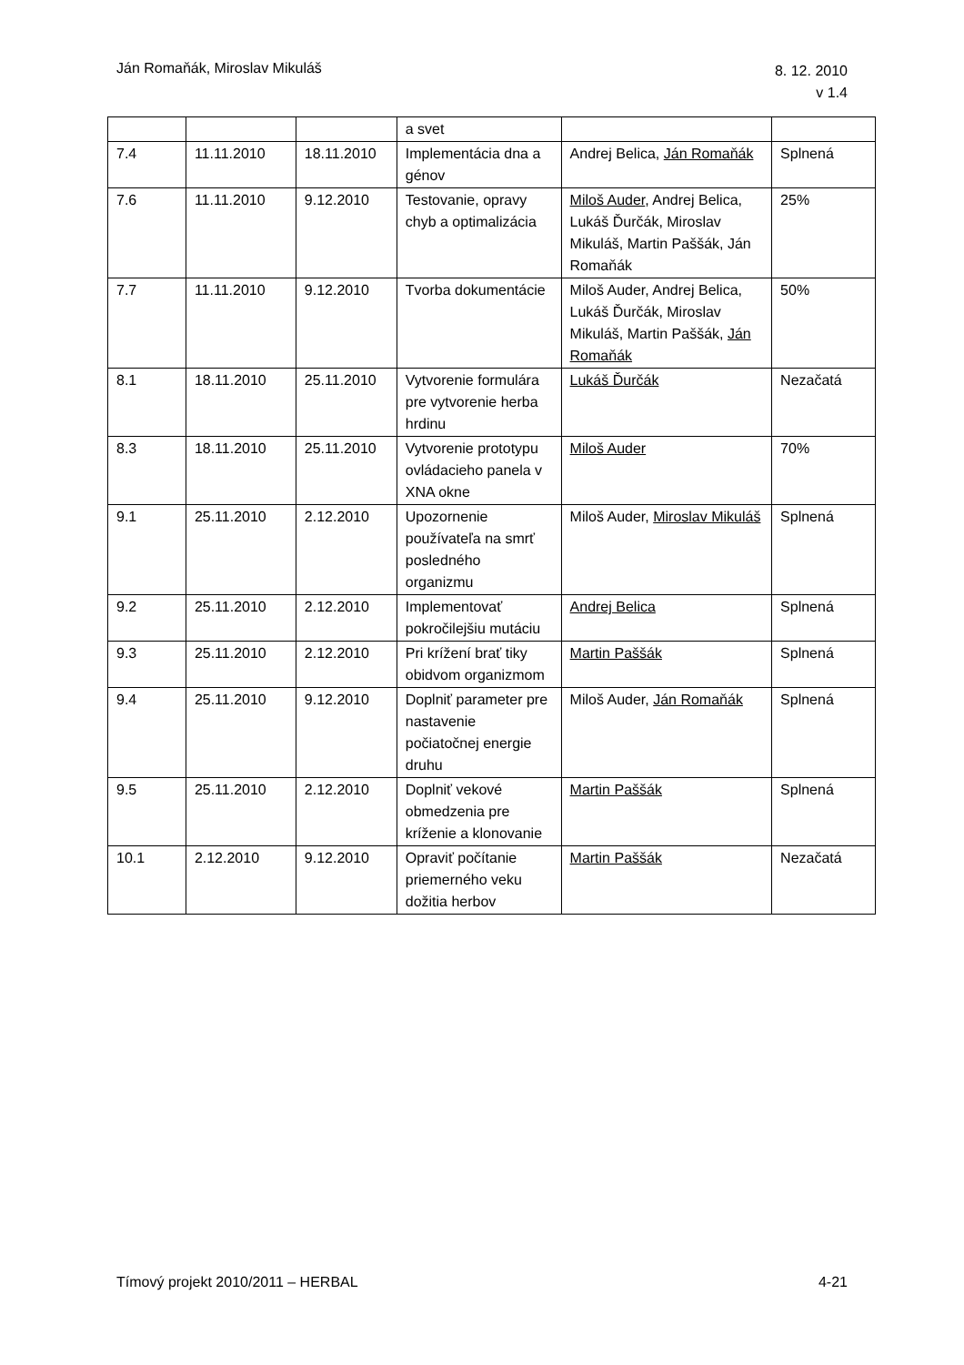Ján Romaňák, Miroslav Mikuláš
8. 12. 2010
v 1.4
| | | | a svet | | |
| 7.4 | 11.11.2010 | 18.11.2010 | Implementácia dna a génov | Andrej Belica, Ján Romaňák | Splnená |
| 7.6 | 11.11.2010 | 9.12.2010 | Testovanie, opravy chyb a optimalizácia | Miloš Auder , Andrej Belica, Lukáš Ďurčák, Miroslav Mikuláš, Martin Paššák, Ján Romaňák | 25% |
| 7.7 | 11.11.2010 | 9.12.2010 | Tvorba dokumentácie | Miloš Auder, Andrej Belica, Lukáš Ďurčák, Miroslav Mikuláš, Martin Paššák, Ján Romaňák | 50% |
| 8.1 | 18.11.2010 | 25.11.2010 | Vytvorenie formulára pre vytvorenie herba hrdinu | Lukáš Ďurčák | Nezačatá |
| 8.3 | 18.11.2010 | 25.11.2010 | Vytvorenie prototypu ovládacieho panela v XNA okne | Miloš Auder | 70% |
| 9.1 | 25.11.2010 | 2.12.2010 | Upozornenie používateľa na smrť posledného organizmu | Miloš Auder, Miroslav Mikuláš | Splnená |
| 9.2 | 25.11.2010 | 2.12.2010 | Implementovať pokročilejšiu mutáciu | Andrej Belica | Splnená |
| 9.3 | 25.11.2010 | 2.12.2010 | Pri krížení brať tiky obidvom organizmom | Martin Paššák | Splnená |
| 9.4 | 25.11.2010 | 9.12.2010 | Doplniť parameter pre nastavenie počiatočnej energie druhu | Miloš Auder, Ján Romaňák | Splnená |
| 9.5 | 25.11.2010 | 2.12.2010 | Doplniť vekové obmedzenia pre kríženie a klonovanie | Martin Paššák | Splnená |
| 10.1 | 2.12.2010 | 9.12.2010 | Opraviť počítanie priemerného veku dožitia herbov | Martin Paššák | Nezačatá |
Tímový projekt 2010/2011 – HERBAL
4-21